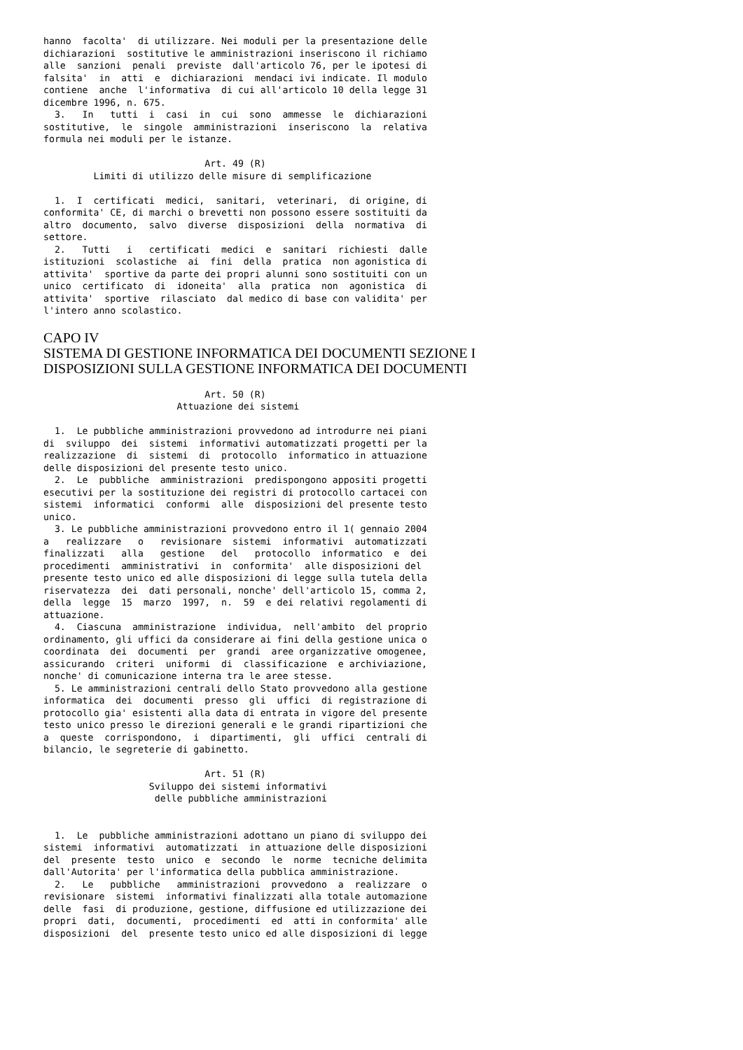hanno  facolta'  di utilizzare. Nei moduli per la presentazione delle
dichiarazioni  sostitutive le amministrazioni inseriscono il richiamo
alle  sanzioni  penali  previste  dall'articolo 76, per le ipotesi di
falsita'  in  atti  e  dichiarazioni  mendaci ivi indicate. Il modulo
contiene  anche  l'informativa  di cui all'articolo 10 della legge 31
dicembre 1996, n. 675.
  3.   In   tutti  i  casi  in  cui  sono  ammesse  le  dichiarazioni
sostitutive,  le  singole  amministrazioni  inseriscono  la  relativa
formula nei moduli per le istanze.

                             Art. 49 (R)
         Limiti di utilizzo delle misure di semplificazione

  1.  I  certificati  medici,  sanitari,  veterinari,  di origine, di
conformita' CE, di marchi o brevetti non possono essere sostituiti da
altro  documento,  salvo  diverse  disposizioni  della  normativa  di
settore.
  2.   Tutti   i   certificati  medici  e  sanitari  richiesti  dalle
istituzioni  scolastiche  ai  fini  della  pratica  non agonistica di
attivita'  sportive da parte dei propri alunni sono sostituiti con un
unico  certificato  di  idoneita'  alla  pratica  non  agonistica  di
attivita'  sportive  rilasciato  dal medico di base con validita' per
l'intero anno scolastico.
CAPO IV
SISTEMA DI GESTIONE INFORMATICA DEI DOCUMENTI SEZIONE I
DISPOSIZIONI SULLA GESTIONE INFORMATICA DEI DOCUMENTI
                             Art. 50 (R)
                        Attuazione dei sistemi

  1.  Le pubbliche amministrazioni provvedono ad introdurre nei piani
di  sviluppo  dei  sistemi  informativi automatizzati progetti per la
realizzazione  di  sistemi  di  protocollo  informatico in attuazione
delle disposizioni del presente testo unico.
  2.  Le  pubbliche  amministrazioni  predispongono appositi progetti
esecutivi per la sostituzione dei registri di protocollo cartacei con
sistemi  informatici  conformi  alle  disposizioni del presente testo
unico.
  3. Le pubbliche amministrazioni provvedono entro il 1( gennaio 2004
a   realizzare   o   revisionare  sistemi  informativi  automatizzati
finalizzati   alla   gestione   del   protocollo  informatico  e  dei
procedimenti  amministrativi  in  conformita'  alle disposizioni del
presente testo unico ed alle disposizioni di legge sulla tutela della
riservatezza  dei  dati personali, nonche' dell'articolo 15, comma 2,
della  legge  15  marzo  1997,  n.  59  e dei relativi regolamenti di
attuazione.
  4.  Ciascuna  amministrazione  individua,  nell'ambito  del proprio
ordinamento, gli uffici da considerare ai fini della gestione unica o
coordinata  dei  documenti  per  grandi  aree organizzative omogenee,
assicurando  criteri  uniformi  di  classificazione  e archiviazione,
nonche' di comunicazione interna tra le aree stesse.
  5. Le amministrazioni centrali dello Stato provvedono alla gestione
informatica  dei  documenti  presso  gli  uffici  di registrazione di
protocollo gia' esistenti alla data di entrata in vigore del presente
testo unico presso le direzioni generali e le grandi ripartizioni che
a  queste  corrispondono,  i  dipartimenti,  gli  uffici  centrali di
bilancio, le segreterie di gabinetto.

                             Art. 51 (R)
                   Sviluppo dei sistemi informativi
                    delle pubbliche amministrazioni


  1.  Le  pubbliche amministrazioni adottano un piano di sviluppo dei
sistemi  informativi  automatizzati  in attuazione delle disposizioni
del  presente  testo  unico  e  secondo  le  norme  tecniche delimita
dall'Autorita' per l'informatica della pubblica amministrazione.
  2.   Le   pubbliche   amministrazioni  provvedono  a  realizzare  o
revisionare  sistemi  informativi finalizzati alla totale automazione
delle  fasi  di produzione, gestione, diffusione ed utilizzazione dei
propri  dati,  documenti,  procedimenti  ed  atti in conformita' alle
disposizioni  del  presente testo unico ed alle disposizioni di legge